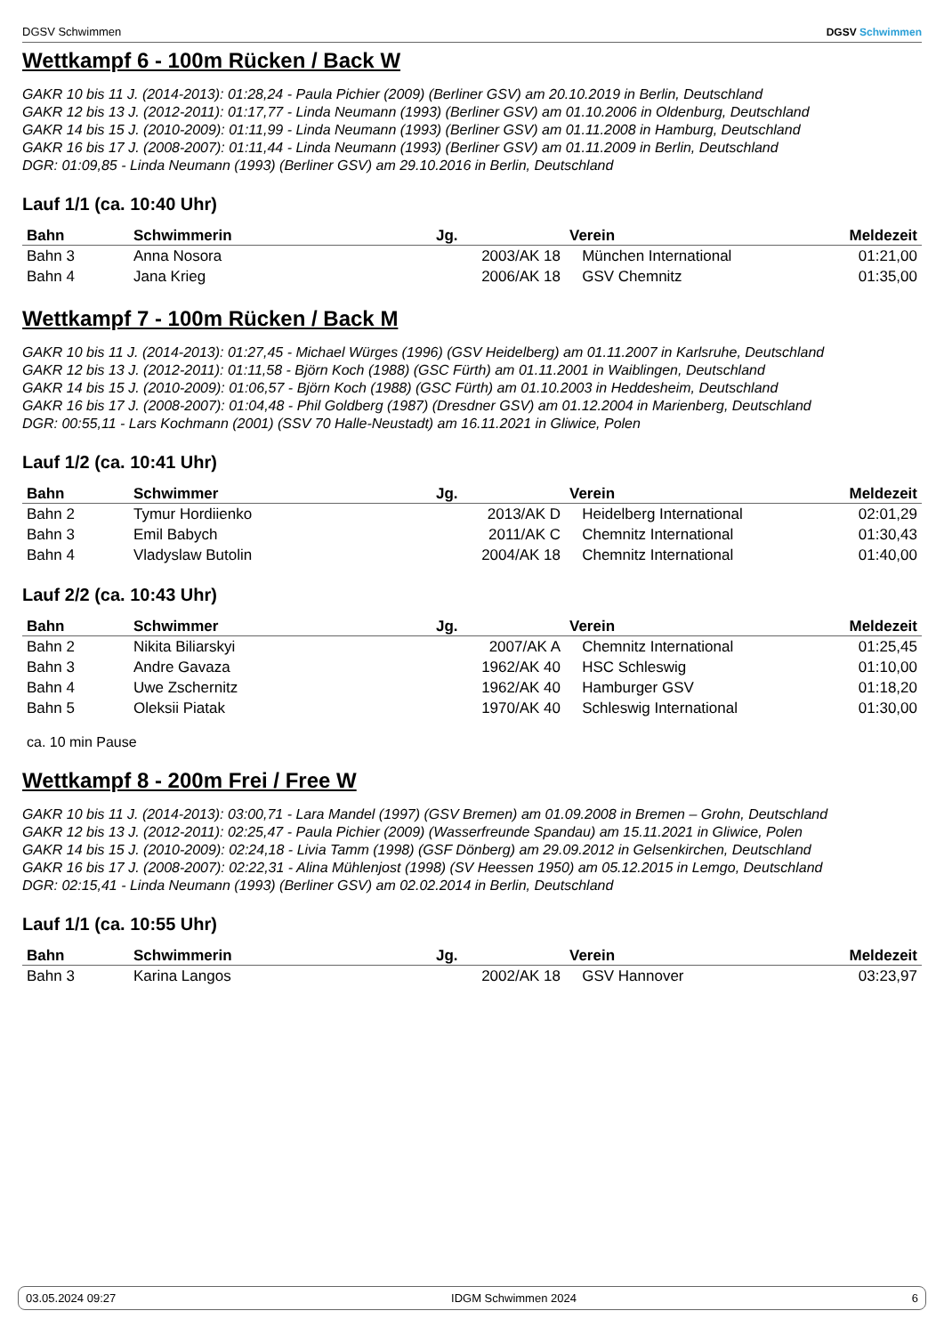DGSV Schwimmen DGSV Schwimmen
Wettkampf 6 - 100m Rücken / Back W
GAKR 10 bis 11 J. (2014-2013): 01:28,24 - Paula Pichier (2009) (Berliner GSV) am 20.10.2019 in Berlin, Deutschland
GAKR 12 bis 13 J. (2012-2011): 01:17,77 - Linda Neumann (1993) (Berliner GSV) am 01.10.2006 in Oldenburg, Deutschland
GAKR 14 bis 15 J. (2010-2009): 01:11,99 - Linda Neumann (1993) (Berliner GSV) am 01.11.2008 in Hamburg, Deutschland
GAKR 16 bis 17 J. (2008-2007): 01:11,44 - Linda Neumann (1993) (Berliner GSV) am 01.11.2009 in Berlin, Deutschland
DGR: 01:09,85 - Linda Neumann (1993) (Berliner GSV) am 29.10.2016 in Berlin, Deutschland
Lauf 1/1 (ca. 10:40 Uhr)
| Bahn | Schwimmerin | Jg. | Verein | Meldezeit |
| --- | --- | --- | --- | --- |
| Bahn 3 | Anna Nosora | 2003/AK 18 | München International | 01:21,00 |
| Bahn 4 | Jana Krieg | 2006/AK 18 | GSV Chemnitz | 01:35,00 |
Wettkampf 7 - 100m Rücken / Back M
GAKR 10 bis 11 J. (2014-2013): 01:27,45 - Michael Würges (1996) (GSV Heidelberg) am 01.11.2007 in Karlsruhe, Deutschland
GAKR 12 bis 13 J. (2012-2011): 01:11,58 - Björn Koch (1988) (GSC Fürth) am 01.11.2001 in Waiblingen, Deutschland
GAKR 14 bis 15 J. (2010-2009): 01:06,57 - Björn Koch (1988) (GSC Fürth) am 01.10.2003 in Heddesheim, Deutschland
GAKR 16 bis 17 J. (2008-2007): 01:04,48 - Phil Goldberg (1987) (Dresdner GSV) am 01.12.2004 in Marienberg, Deutschland
DGR: 00:55,11 - Lars Kochmann (2001) (SSV 70 Halle-Neustadt) am 16.11.2021 in Gliwice, Polen
Lauf 1/2 (ca. 10:41 Uhr)
| Bahn | Schwimmer | Jg. | Verein | Meldezeit |
| --- | --- | --- | --- | --- |
| Bahn 2 | Tymur Hordiienko | 2013/AK D | Heidelberg International | 02:01,29 |
| Bahn 3 | Emil Babych | 2011/AK C | Chemnitz International | 01:30,43 |
| Bahn 4 | Vladyslaw Butolin | 2004/AK 18 | Chemnitz International | 01:40,00 |
Lauf 2/2 (ca. 10:43 Uhr)
| Bahn | Schwimmer | Jg. | Verein | Meldezeit |
| --- | --- | --- | --- | --- |
| Bahn 2 | Nikita Biliarskyi | 2007/AK A | Chemnitz International | 01:25,45 |
| Bahn 3 | Andre Gavaza | 1962/AK 40 | HSC Schleswig | 01:10,00 |
| Bahn 4 | Uwe Zschernitz | 1962/AK 40 | Hamburger GSV | 01:18,20 |
| Bahn 5 | Oleksii Piatak | 1970/AK 40 | Schleswig International | 01:30,00 |
ca. 10 min Pause
Wettkampf 8 - 200m Frei / Free W
GAKR 10 bis 11 J. (2014-2013): 03:00,71 - Lara Mandel (1997) (GSV Bremen) am 01.09.2008 in Bremen – Grohn, Deutschland
GAKR 12 bis 13 J. (2012-2011): 02:25,47 - Paula Pichier (2009) (Wasserfreunde Spandau) am 15.11.2021 in Gliwice, Polen
GAKR 14 bis 15 J. (2010-2009): 02:24,18 - Livia Tamm (1998) (GSF Dönberg) am 29.09.2012 in Gelsenkirchen, Deutschland
GAKR 16 bis 17 J. (2008-2007): 02:22,31 - Alina Mühlenjost (1998) (SV Heessen 1950) am 05.12.2015 in Lemgo, Deutschland
DGR: 02:15,41 - Linda Neumann (1993) (Berliner GSV) am 02.02.2014 in Berlin, Deutschland
Lauf 1/1 (ca. 10:55 Uhr)
| Bahn | Schwimmerin | Jg. | Verein | Meldezeit |
| --- | --- | --- | --- | --- |
| Bahn 3 | Karina Langos | 2002/AK 18 | GSV Hannover | 03:23,97 |
03.05.2024 09:27 IDGM Schwimmen 2024 6